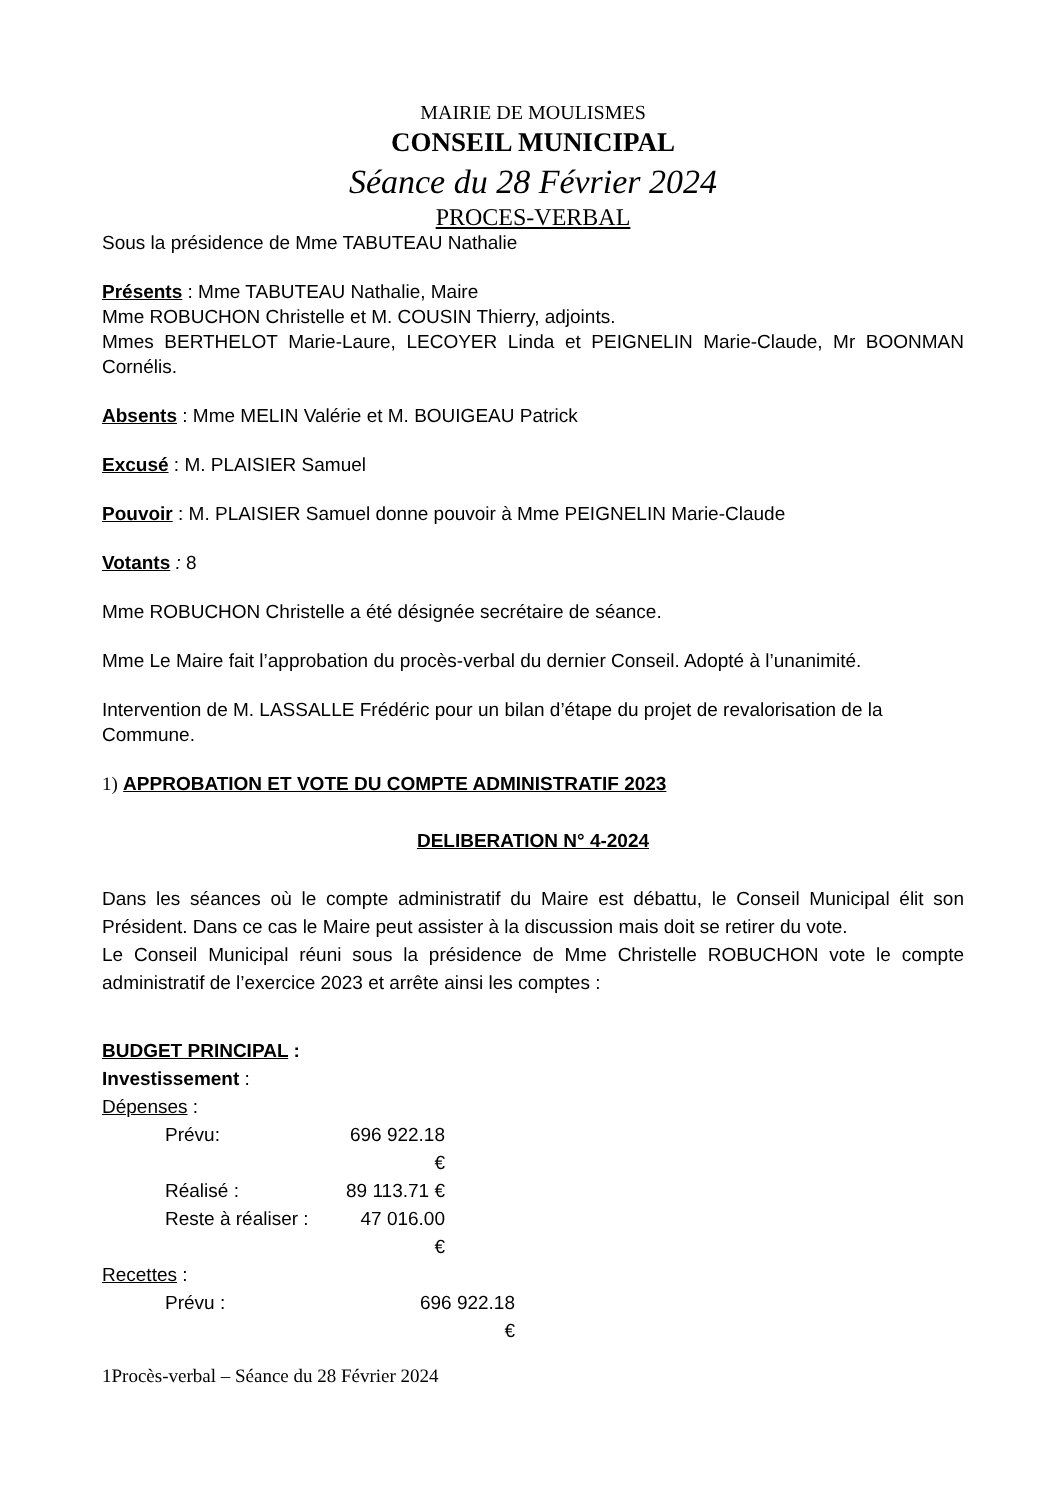MAIRIE DE MOULISMES
CONSEIL MUNICIPAL
Séance du 28 Février 2024
PROCES-VERBAL
Sous la présidence de Mme TABUTEAU Nathalie
Présents : Mme TABUTEAU Nathalie, Maire
Mme ROBUCHON Christelle et M. COUSIN Thierry, adjoints.
Mmes BERTHELOT Marie-Laure, LECOYER Linda et PEIGNELIN Marie-Claude, Mr BOONMAN Cornélis.
Absents : Mme MELIN Valérie et M. BOUIGEAU Patrick
Excusé : M. PLAISIER Samuel
Pouvoir : M. PLAISIER Samuel donne pouvoir à Mme PEIGNELIN Marie-Claude
Votants : 8
Mme ROBUCHON Christelle a été désignée secrétaire de séance.
Mme Le Maire fait l’approbation du procès-verbal du dernier Conseil. Adopté à l’unanimité.
Intervention de M. LASSALLE Frédéric pour un bilan d’étape du projet de revalorisation de la
Commune.
1) APPROBATION ET VOTE DU COMPTE ADMINISTRATIF 2023
DELIBERATION N° 4-2024
Dans les séances où le compte administratif du Maire est débattu, le Conseil Municipal élit son Président. Dans ce cas le Maire peut assister à la discussion mais doit se retirer du vote.
Le Conseil Municipal réuni sous la présidence de Mme Christelle ROBUCHON vote le compte administratif de l’exercice 2023 et arrête ainsi les comptes :
BUDGET PRINCIPAL :
Investissement :
Dépenses :
Prévu: 696 922.18 €
Réalisé : 89 113.71 €
Reste à réaliser : 47 016.00 €
Recettes :
Prévu : 696 922.18 €
1Procès-verbal – Séance du 28 Février 2024